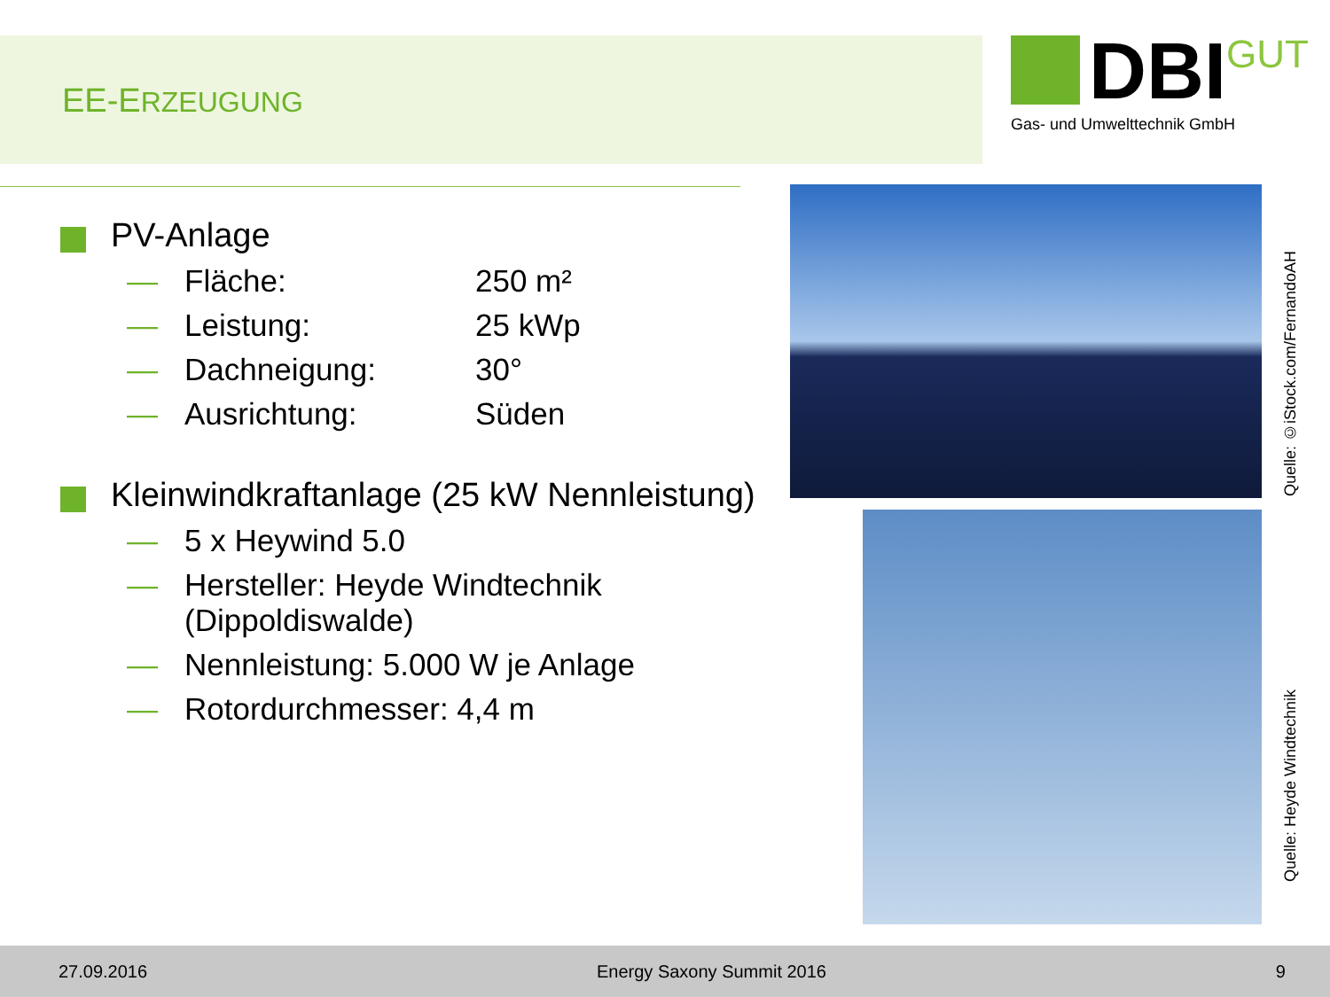EE-ERZEUGUNG
DBI GUT
Gas- und Umwelttechnik GmbH
PV-Anlage
— Fläche: 250 m²
— Leistung: 25 kWp
— Dachneigung: 30°
— Ausrichtung: Süden
Kleinwindkraftanlage (25 kW Nennleistung)
— 5 x Heywind 5.0
— Hersteller: Heyde Windtechnik (Dippoldiswalde)
— Nennleistung: 5.000 W je Anlage
— Rotordurchmesser: 4,4 m
Quelle: ©iStock.com/FernandoAH
Quelle: Heyde Windtechnik
27.09.2016 Energy Saxony Summit 2016 9